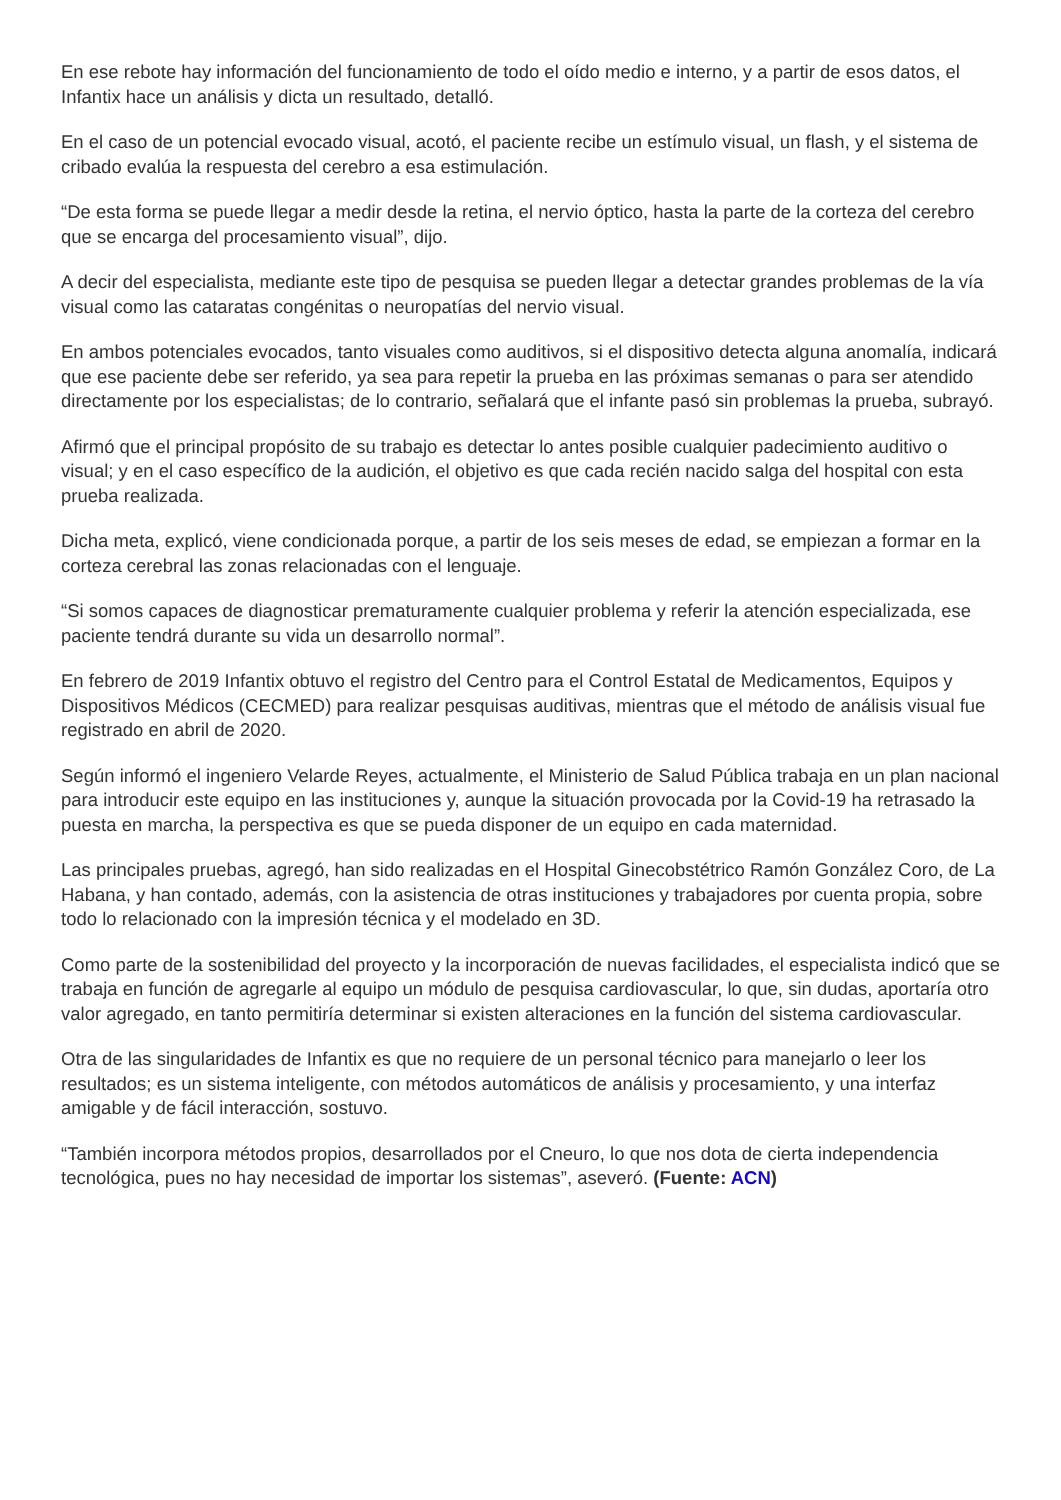En ese rebote hay información del funcionamiento de todo el oído medio e interno, y a partir de esos datos, el Infantix hace un análisis y dicta un resultado, detalló.
En el caso de un potencial evocado visual, acotó, el paciente recibe un estímulo visual, un flash, y el sistema de cribado evalúa la respuesta del cerebro a esa estimulación.
“De esta forma se puede llegar a medir desde la retina, el nervio óptico, hasta la parte de la corteza del cerebro que se encarga del procesamiento visual”, dijo.
A decir del especialista, mediante este tipo de pesquisa se pueden llegar a detectar grandes problemas de la vía visual como las cataratas congénitas o neuropatías del nervio visual.
En ambos potenciales evocados, tanto visuales como auditivos, si el dispositivo detecta alguna anomalía, indicará que ese paciente debe ser referido, ya sea para repetir la prueba en las próximas semanas o para ser atendido directamente por los especialistas; de lo contrario, señalará que el infante pasó sin problemas la prueba, subrayó.
Afirmó que el principal propósito de su trabajo es detectar lo antes posible cualquier padecimiento auditivo o visual; y en el caso específico de la audición, el objetivo es que cada recién nacido salga del hospital con esta prueba realizada.
Dicha meta, explicó, viene condicionada porque, a partir de los seis meses de edad, se empiezan a formar en la corteza cerebral las zonas relacionadas con el lenguaje.
“Si somos capaces de diagnosticar prematuramente cualquier problema y referir la atención especializada, ese paciente tendrá durante su vida un desarrollo normal”.
En febrero de 2019 Infantix obtuvo el registro del Centro para el Control Estatal de Medicamentos, Equipos y Dispositivos Médicos (CECMED) para realizar pesquisas auditivas, mientras que el método de análisis visual fue registrado en abril de 2020.
Según informó el ingeniero Velarde Reyes, actualmente, el Ministerio de Salud Pública trabaja en un plan nacional para introducir este equipo en las instituciones y, aunque la situación provocada por la Covid-19 ha retrasado la puesta en marcha, la perspectiva es que se pueda disponer de un equipo en cada maternidad.
Las principales pruebas, agregó, han sido realizadas en el Hospital Ginecobstétrico Ramón González Coro, de La Habana, y han contado, además, con la asistencia de otras instituciones y trabajadores por cuenta propia, sobre todo lo relacionado con la impresión técnica y el modelado en 3D.
Como parte de la sostenibilidad del proyecto y la incorporación de nuevas facilidades, el especialista indicó que se trabaja en función de agregarle al equipo un módulo de pesquisa cardiovascular, lo que, sin dudas, aportaría otro valor agregado, en tanto permitiría determinar si existen alteraciones en la función del sistema cardiovascular.
Otra de las singularidades de Infantix es que no requiere de un personal técnico para manejarlo o leer los resultados; es un sistema inteligente, con métodos automáticos de análisis y procesamiento, y una interfaz amigable y de fácil interacción, sostuvo.
“También incorpora métodos propios, desarrollados por el Cneuro, lo que nos dota de cierta independencia tecnológica, pues no hay necesidad de importar los sistemas”, aseveró. (Fuente: ACN)